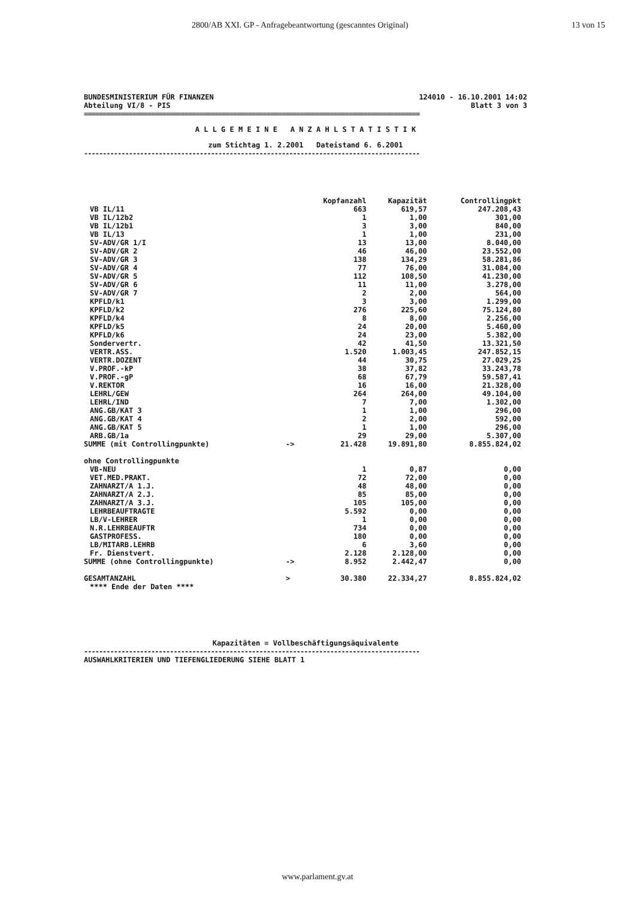2800/AB XXI. GP - Anfragebeantwortung (gescanntes Original) 13 von 15
BUNDESMINISTERIUM FÜR FINANZEN 124010 - 16.10.2001 14:02
Abteilung VI/8 - PIS Blatt 3 von 3
==========================================================================================
A L L G E M E I N E A N Z A H L S T A T I S T I K
zum Stichtag 1. 2.2001 Dateistand 6. 6.2001
------------------------------------------------------------------------------------------
| | | Kopfanzahl | Kapazität | Controllingpkt |
| --- | --- | --- | --- | --- |
| VB IL/11 | | 663 | 619,57 | 247.208,43 |
| VB IL/12b2 | | 1 | 1,00 | 301,00 |
| VB IL/12b1 | | 3 | 3,00 | 840,00 |
| VB IL/13 | | 1 | 1,00 | 231,00 |
| SV-ADV/GR 1/I | | 13 | 13,00 | 8.040,00 |
| SV-ADV/GR 2 | | 46 | 46,00 | 23.552,00 |
| SV-ADV/GR 3 | | 138 | 134,29 | 58.281,86 |
| SV-ADV/GR 4 | | 77 | 76,00 | 31.084,00 |
| SV-ADV/GR 5 | | 112 | 108,50 | 41.230,00 |
| SV-ADV/GR 6 | | 11 | 11,00 | 3.278,00 |
| SV-ADV/GR 7 | | 2 | 2,00 | 564,00 |
| KPFLD/k1 | | 3 | 3,00 | 1.299,00 |
| KPFLD/k2 | | 276 | 225,60 | 75.124,80 |
| KPFLD/k4 | | 8 | 8,00 | 2.256,00 |
| KPFLD/k5 | | 24 | 20,00 | 5.460,00 |
| KPFLD/k6 | | 24 | 23,00 | 5.382,00 |
| Sondervertr. | | 42 | 41,50 | 13.321,50 |
| VERTR.ASS. | | 1.520 | 1.003,45 | 247.852,15 |
| VERTR.DOZENT | | 44 | 30,75 | 27.029,25 |
| V.PROF.-kP | | 38 | 37,82 | 33.243,78 |
| V.PROF.-gP | | 68 | 67,79 | 59.587,41 |
| V.REKTOR | | 16 | 16,00 | 21.328,00 |
| LEHRL/GEW | | 264 | 264,00 | 49.104,00 |
| LEHRL/IND | | 7 | 7,00 | 1.302,00 |
| ANG.GB/KAT 3 | | 1 | 1,00 | 296,00 |
| ANG.GB/KAT 4 | | 2 | 2,00 | 592,00 |
| ANG.GB/KAT 5 | | 1 | 1,00 | 296,00 |
| ARB.GB/1a | | 29 | 29,00 | 5.307,00 |
| SUMME (mit Controllingpunkte) | -> | 21.428 | 19.891,80 | 8.855.824,02 |
| ohne Controllingpunkte | | | | |
| VB-NEU | | 1 | 0,87 | 0,00 |
| VET.MED.PRAKT. | | 72 | 72,00 | 0,00 |
| ZAHNARZT/A 1.J. | | 48 | 48,00 | 0,00 |
| ZAHNARZT/A 2.J. | | 85 | 85,00 | 0,00 |
| ZAHNARZT/A 3.J. | | 105 | 105,00 | 0,00 |
| LEHRBEAUFTRAGTE | | 5.592 | 0,00 | 0,00 |
| LB/V-LEHRER | | 1 | 0,00 | 0,00 |
| N.R.LEHRBEAUFTR | | 734 | 0,00 | 0,00 |
| GASTPROFESS. | | 180 | 0,00 | 0,00 |
| LB/MITARB.LEHRB | | 6 | 3,60 | 0,00 |
| Fr. Dienstvert. | | 2.128 | 2.128,00 | 0,00 |
| SUMME (ohne Controllingpunkte) | -> | 8.952 | 2.442,47 | 0,00 |
| GESAMTANZAHL | > | 30.380 | 22.334,27 | 8.855.824,02 |
| **** Ende der Daten **** | | | | |
Kapazitäten = Vollbeschäftigungsäquivalente
------------------------------------------------------------------------------------------
AUSWAHLKRITERIEN UND TIEFENGLIEDERUNG SIEHE BLATT 1
www.parlament.gv.at